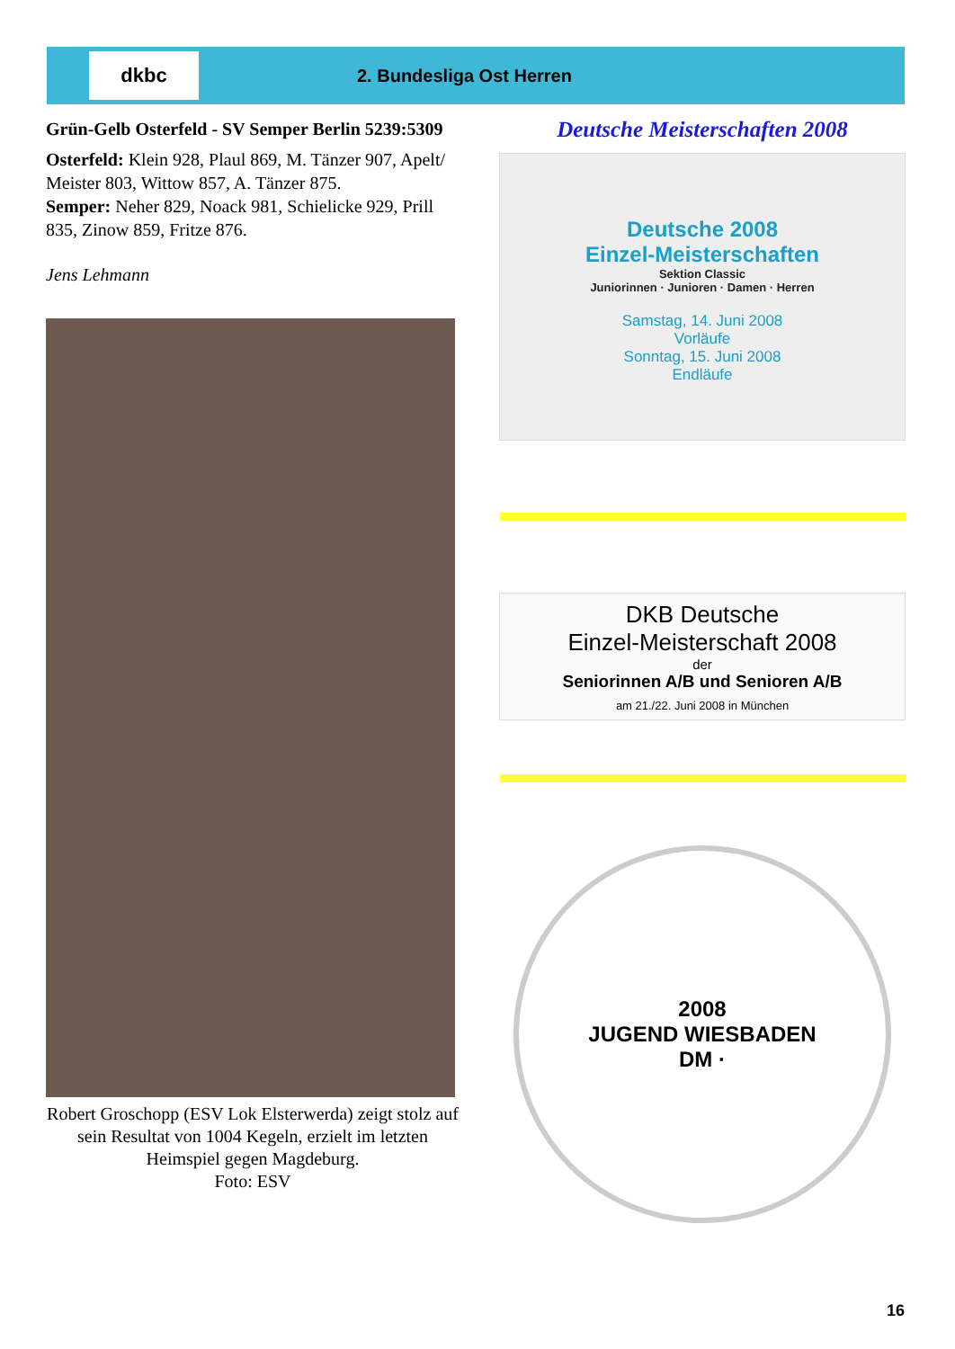dkbc
2. Bundesliga Ost Herren
Grün-Gelb Osterfeld - SV Semper Berlin 5239:5309
Osterfeld: Klein 928, Plaul 869, M. Tänzer 907, Apelt/ Meister 803, Wittow 857, A. Tänzer 875.
Semper: Neher 829, Noack 981, Schielicke 929, Prill 835, Zinow 859, Fritze 876.
Jens Lehmann
Robert Groschopp (ESV Lok Elsterwerda) zeigt stolz auf sein Resultat von 1004 Kegeln, erzielt im letzten Heimspiel gegen Magdeburg.
Foto: ESV
Deutsche Meisterschaften 2008
Deutsche 2008
Einzel-Meisterschaften
Sektion Classic
Juniorinnen · Junioren · Damen · Herren
Samstag, 14. Juni 2008
Vorläufe
Sonntag, 15. Juni 2008
Endläufe
DKB Deutsche
Einzel-Meisterschaft 2008
der
Seniorinnen A/B und Senioren A/B
am 21./22. Juni 2008 in München
2008
JUGEND WIESBADEN
DM ·
16